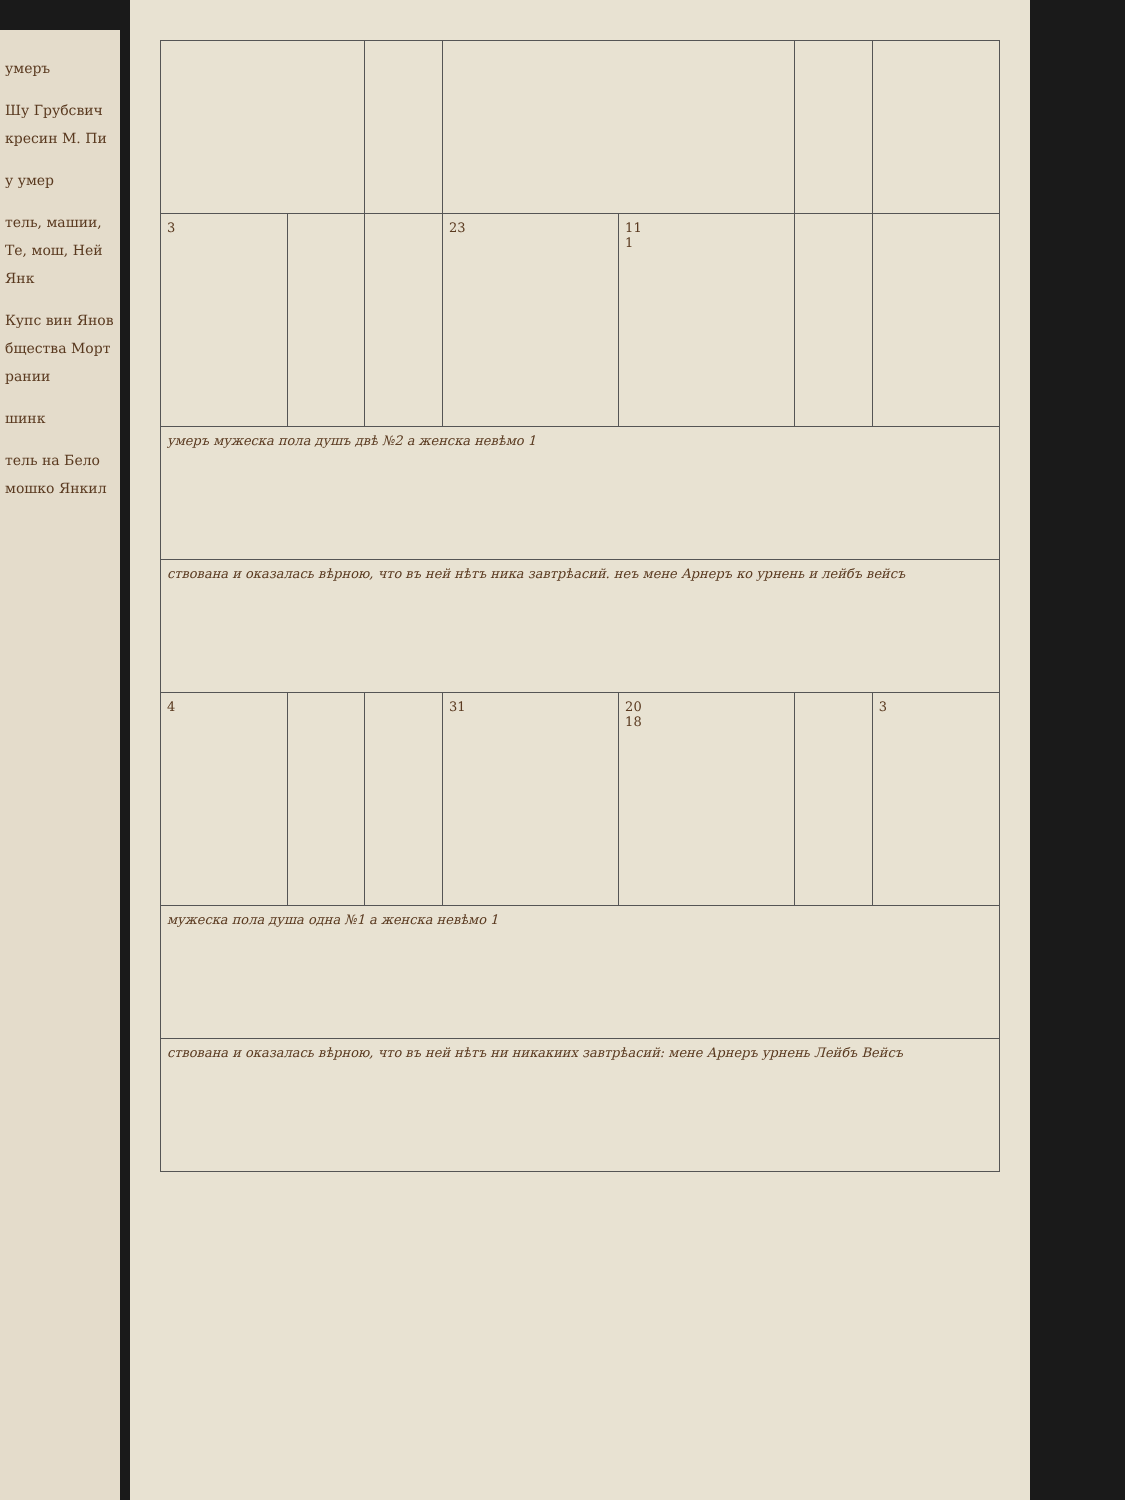умеръ
Шу Грубсвич кресин М. Пи
у умер
тель, машии, Те, мош, Ней Янк
Купс вин Янов бщества Морт рании
шинк
тель на Бело мошко Янкил
| 3 | | | 23 | 11 1 | | |
| умеръ мужеска пола душъ двѣ №2 а женска невѣмо 1 | | | | | | |
| ствована и оказалась вѣрною, что въ ней нѣтъ ника завтрѣасий. неъ мене Арнеръ ко урнень и лейбъ вейсъ | | | | | | |
| 4 | | | 31 | 20 18 | | 3 |
| мужеска пола душа одна №1 а женска невѣмо 1 | | | | | | |
| ствована и оказалась вѣрною, что въ ней нѣтъ ни никакиих завтрѣасий: мене Арнеръ урнень Лейбъ Вейсъ | | | | | | |